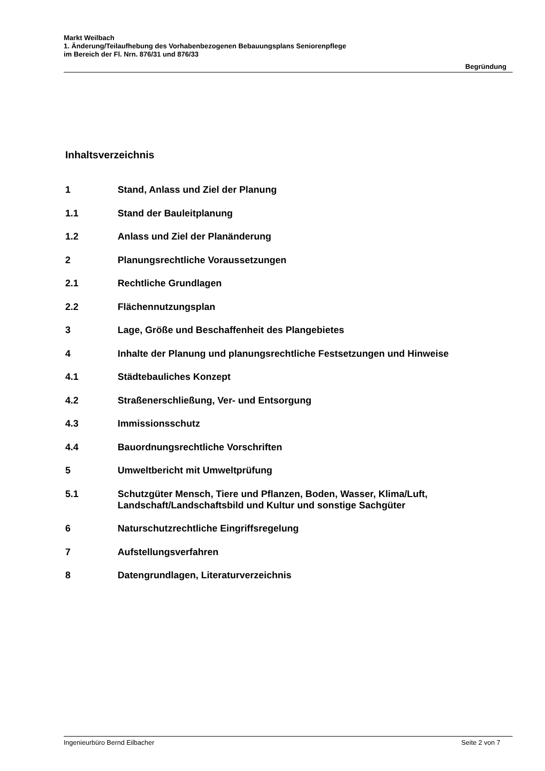Markt Weilbach
1. Änderung/Teilaufhebung des Vorhabenbezogenen Bebauungsplans Seniorenpflege
im Bereich der Fl. Nrn. 876/31 und 876/33
Begründung
Inhaltsverzeichnis
1 Stand, Anlass und Ziel der Planung
1.1 Stand der Bauleitplanung
1.2 Anlass und Ziel der Planänderung
2 Planungsrechtliche Voraussetzungen
2.1 Rechtliche Grundlagen
2.2 Flächennutzungsplan
3 Lage, Größe und Beschaffenheit des Plangebietes
4 Inhalte der Planung und planungsrechtliche Festsetzungen und Hinweise
4.1 Städtebauliches Konzept
4.2 Straßenerschließung, Ver- und Entsorgung
4.3 Immissionsschutz
4.4 Bauordnungsrechtliche Vorschriften
5 Umweltbericht mit Umweltprüfung
5.1 Schutzgüter Mensch, Tiere und Pflanzen, Boden, Wasser, Klima/Luft,
Landschaft/Landschaftsbild und Kultur und sonstige Sachgüter
6 Naturschutzrechtliche Eingriffsregelung
7 Aufstellungsverfahren
8 Datengrundlagen, Literaturverzeichnis
Ingenieurbüro Bernd Eilbacher Seite 2 von 7